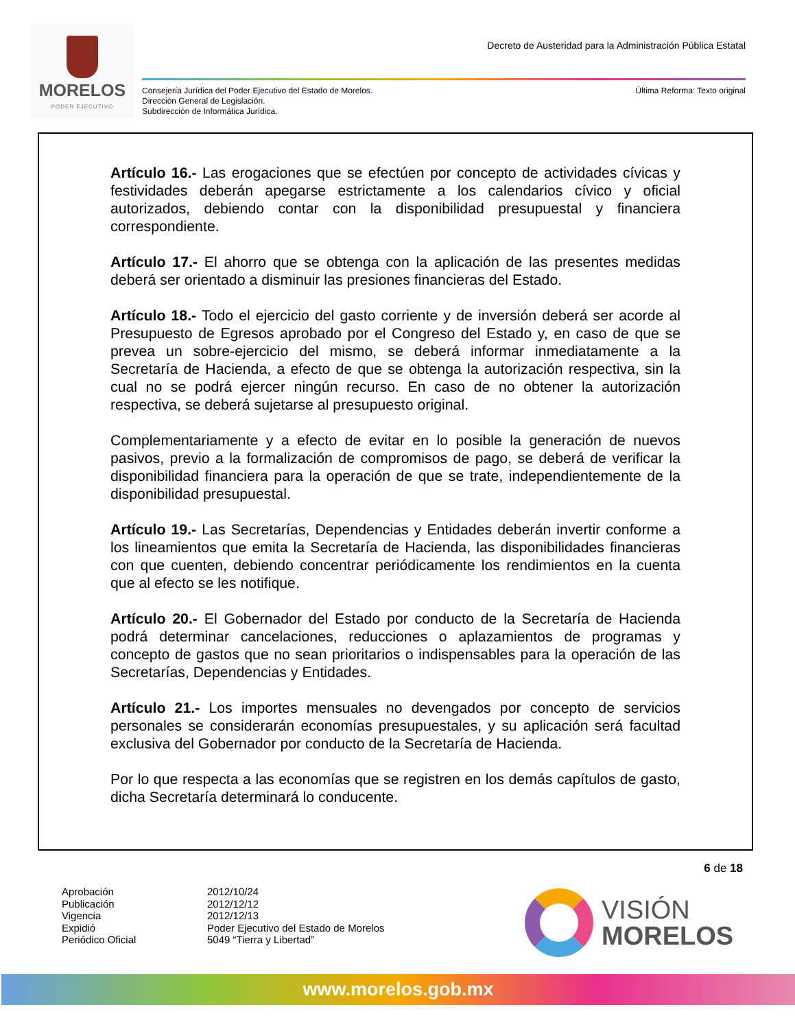MORELOS
PODER EJECUTIVO
Decreto de Austeridad para la Administración Pública Estatal
Consejería Jurídica del Poder Ejecutivo del Estado de Morelos.
Dirección General de Legislación.
Subdirección de Informática Jurídica.
Última Reforma: Texto original
Artículo 16.- Las erogaciones que se efectúen por concepto de actividades cívicas y festividades deberán apegarse estrictamente a los calendarios cívico y oficial autorizados, debiendo contar con la disponibilidad presupuestal y financiera correspondiente.
Artículo 17.- El ahorro que se obtenga con la aplicación de las presentes medidas deberá ser orientado a disminuir las presiones financieras del Estado.
Artículo 18.- Todo el ejercicio del gasto corriente y de inversión deberá ser acorde al Presupuesto de Egresos aprobado por el Congreso del Estado y, en caso de que se prevea un sobre-ejercicio del mismo, se deberá informar inmediatamente a la Secretaría de Hacienda, a efecto de que se obtenga la autorización respectiva, sin la cual no se podrá ejercer ningún recurso. En caso de no obtener la autorización respectiva, se deberá sujetarse al presupuesto original.
Complementariamente y a efecto de evitar en lo posible la generación de nuevos pasivos, previo a la formalización de compromisos de pago, se deberá de verificar la disponibilidad financiera para la operación de que se trate, independientemente de la disponibilidad presupuestal.
Artículo 19.- Las Secretarías, Dependencias y Entidades deberán invertir conforme a los lineamientos que emita la Secretaría de Hacienda, las disponibilidades financieras con que cuenten, debiendo concentrar periódicamente los rendimientos en la cuenta que al efecto se les notifique.
Artículo 20.- El Gobernador del Estado por conducto de la Secretaría de Hacienda podrá determinar cancelaciones, reducciones o aplazamientos de programas y concepto de gastos que no sean prioritarios o indispensables para la operación de las Secretarías, Dependencias y Entidades.
Artículo 21.- Los importes mensuales no devengados por concepto de servicios personales se considerarán economías presupuestales, y su aplicación será facultad exclusiva del Gobernador por conducto de la Secretaría de Hacienda.
Por lo que respecta a las economías que se registren en los demás capítulos de gasto, dicha Secretaría determinará lo conducente.
6 de 18
Aprobación 2012/10/24 Publicación 2012/12/12 Vigencia 2012/12/13 Expidió Poder Ejecutivo del Estado de Morelos Periódico Oficial 5049 “Tierra y Libertad”
VISIÓN
MORELOS
www.morelos.gob.mx